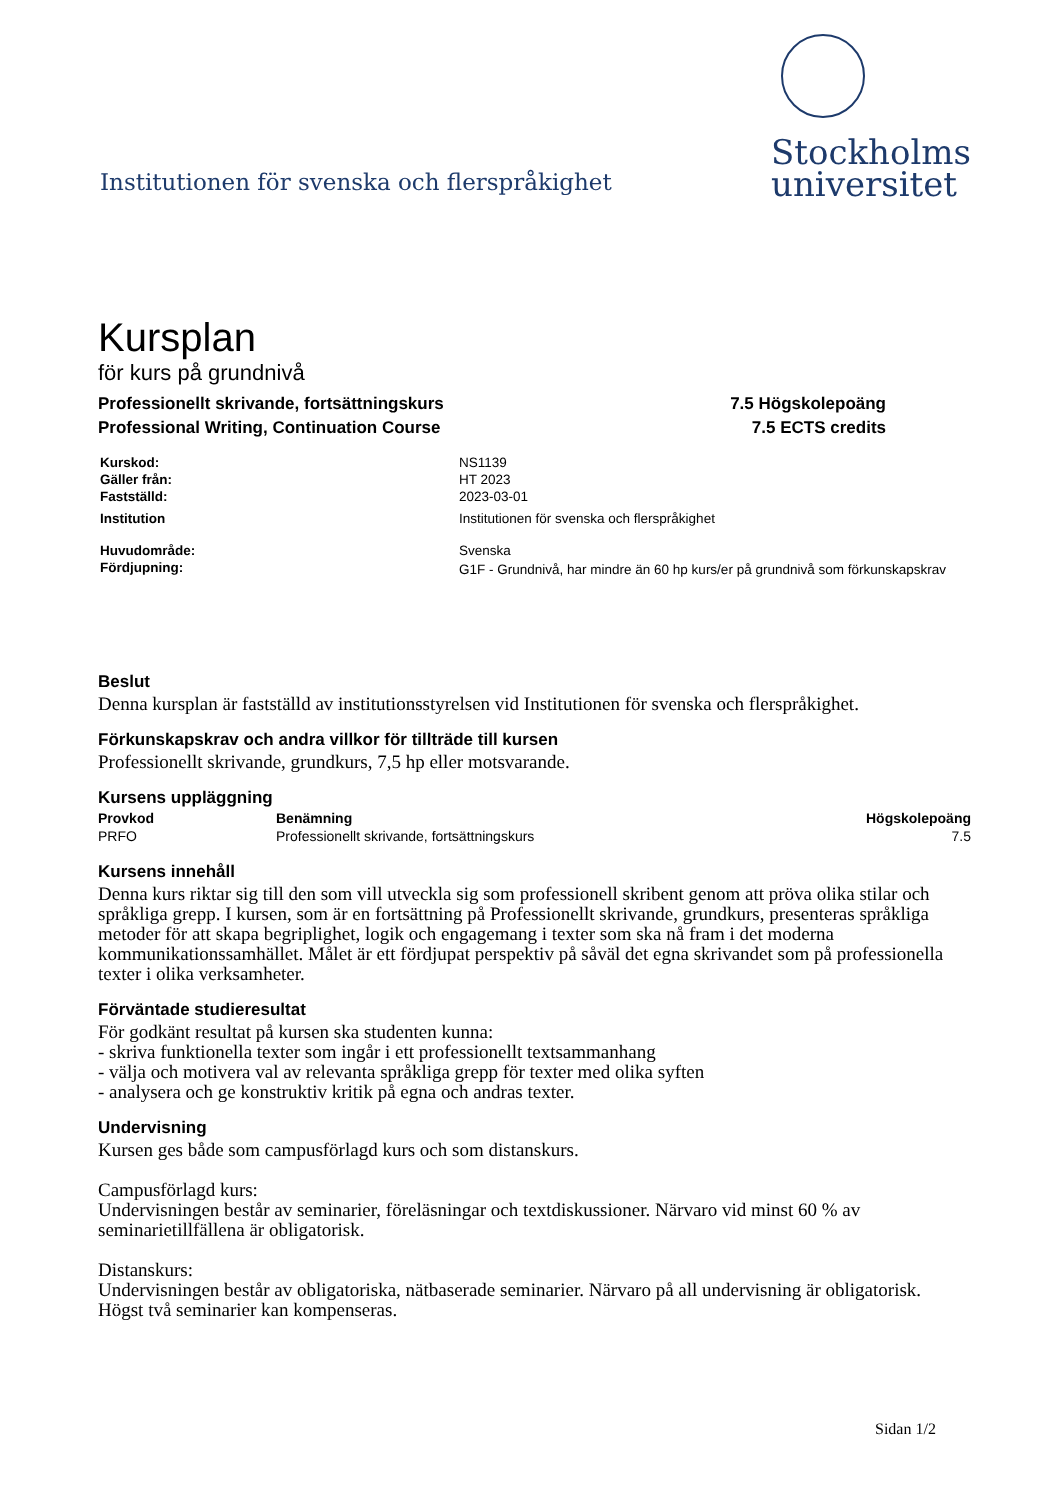Institutionen för svenska och flerspråkighet
Stockholms
universitet
Kursplan
för kurs på grundnivå
Professionellt skrivande, fortsättningskurs 7.5 Högskolepoäng
Professional Writing, Continuation Course 7.5 ECTS credits
| Kurskod: | NS1139 |
| Gäller från: | HT 2023 |
| Fastställd: | 2023-03-01 |
| Institution | Institutionen för svenska och flerspråkighet |
| Huvudområde: | Svenska |
| Fördjupning: | G1F - Grundnivå, har mindre än 60 hp kurs/er på grundnivå som förkunskapskrav |
Beslut
Denna kursplan är fastställd av institutionsstyrelsen vid Institutionen för svenska och flerspråkighet.
Förkunskapskrav och andra villkor för tillträde till kursen
Professionellt skrivande, grundkurs, 7,5 hp eller motsvarande.
Kursens uppläggning
| Provkod | Benämning | Högskolepoäng |
| --- | --- | --- |
| PRFO | Professionellt skrivande, fortsättningskurs | 7.5 |
Kursens innehåll
Denna kurs riktar sig till den som vill utveckla sig som professionell skribent genom att pröva olika stilar och språkliga grepp. I kursen, som är en fortsättning på Professionellt skrivande, grundkurs, presenteras språkliga metoder för att skapa begriplighet, logik och engagemang i texter som ska nå fram i det moderna kommunikationssamhället. Målet är ett fördjupat perspektiv på såväl det egna skrivandet som på professionella texter i olika verksamheter.
Förväntade studieresultat
För godkänt resultat på kursen ska studenten kunna:
- skriva funktionella texter som ingår i ett professionellt textsammanhang
- välja och motivera val av relevanta språkliga grepp för texter med olika syften
- analysera och ge konstruktiv kritik på egna och andras texter.
Undervisning
Kursen ges både som campusförlagd kurs och som distanskurs.
Campusförlagd kurs:
Undervisningen består av seminarier, föreläsningar och textdiskussioner. Närvaro vid minst 60 % av seminarietillfällena är obligatorisk.
Distanskurs:
Undervisningen består av obligatoriska, nätbaserade seminarier. Närvaro på all undervisning är obligatorisk. Högst två seminarier kan kompenseras.
Sidan 1/2